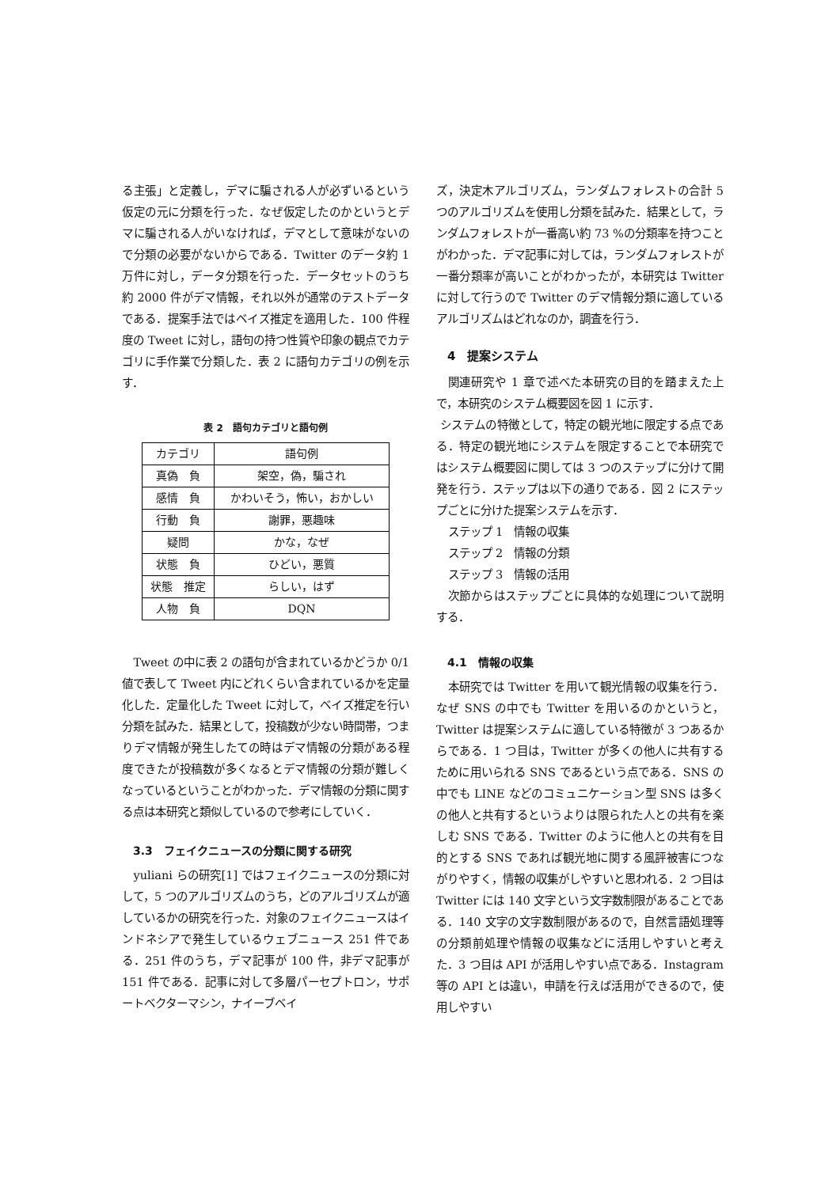る主張」と定義し，デマに騙される人が必ずいるという仮定の元に分類を行った．なぜ仮定したのかというとデマに騙される人がいなければ，デマとして意味がないので分類の必要がないからである．Twitter のデータ約 1 万件に対し，データ分類を行った．データセットのうち約 2000 件がデマ情報，それ以外が通常のテストデータである．提案手法ではベイズ推定を適用した．100 件程度の Tweet に対し，語句の持つ性質や印象の観点でカテゴリに手作業で分類した．表 2 に語句カテゴリの例を示す．
表 2　語句カテゴリと語句例
| カテゴリ | 語句例 |
| --- | --- |
| 真偽 負 | 架空，偽，騙され |
| 感情 負 | かわいそう，怖い，おかしい |
| 行動 負 | 謝罪，悪趣味 |
| 疑問 | かな，なぜ |
| 状態 負 | ひどい，悪質 |
| 状態 推定 | らしい，はず |
| 人物 負 | DQN |
Tweet の中に表 2 の語句が含まれているかどうか 0/1 値で表して Tweet 内にどれくらい含まれているかを定量化した．定量化した Tweet に対して，ベイズ推定を行い分類を試みた．結果として，投稿数が少ない時間帯，つまりデマ情報が発生したての時はデマ情報の分類がある程度できたが投稿数が多くなるとデマ情報の分類が難しくなっているということがわかった．デマ情報の分類に関する点は本研究と類似しているので参考にしていく．
3.3　フェイクニュースの分類に関する研究
yuliani らの研究[1] ではフェイクニュースの分類に対して，5 つのアルゴリズムのうち，どのアルゴリズムが適しているかの研究を行った．対象のフェイクニュースはインドネシアで発生しているウェブニュース 251 件である．251 件のうち，デマ記事が 100 件，非デマ記事が 151 件である．記事に対して多層パーセプトロン，サポートベクターマシン，ナイーブベイ
ズ，決定木アルゴリズム，ランダムフォレストの合計 5 つのアルゴリズムを使用し分類を試みた．結果として，ランダムフォレストが一番高い約 73 %の分類率を持つことがわかった．デマ記事に対しては，ランダムフォレストが一番分類率が高いことがわかったが，本研究は Twitter に対して行うので Twitter のデマ情報分類に適しているアルゴリズムはどれなのか，調査を行う．
4　提案システム
関連研究や 1 章で述べた本研究の目的を踏まえた上で，本研究のシステム概要図を図 1 に示す．
システムの特徴として，特定の観光地に限定する点である．特定の観光地にシステムを限定することで本研究ではシステム概要図に関しては 3 つのステップに分けて開発を行う．ステップは以下の通りである．図 2 にステップごとに分けた提案システムを示す．
ステップ 1　情報の収集
ステップ 2　情報の分類
ステップ 3　情報の活用
次節からはステップごとに具体的な処理について説明する．
4.1　情報の収集
本研究では Twitter を用いて観光情報の収集を行う．なぜ SNS の中でも Twitter を用いるのかというと，Twitter は提案システムに適している特徴が 3 つあるからである．1 つ目は，Twitter が多くの他人に共有するために用いられる SNS であるという点である．SNS の中でも LINE などのコミュニケーション型 SNS は多くの他人と共有するというよりは限られた人との共有を楽しむ SNS である．Twitter のように他人との共有を目的とする SNS であれば観光地に関する風評被害につながりやすく，情報の収集がしやすいと思われる．2 つ目は Twitter には 140 文字という文字数制限があることである．140 文字の文字数制限があるので，自然言語処理等の分類前処理や情報の収集などに活用しやすいと考えた．3 つ目は API が活用しやすい点である．Instagram 等の API とは違い，申請を行えば活用ができるので，使用しやすい